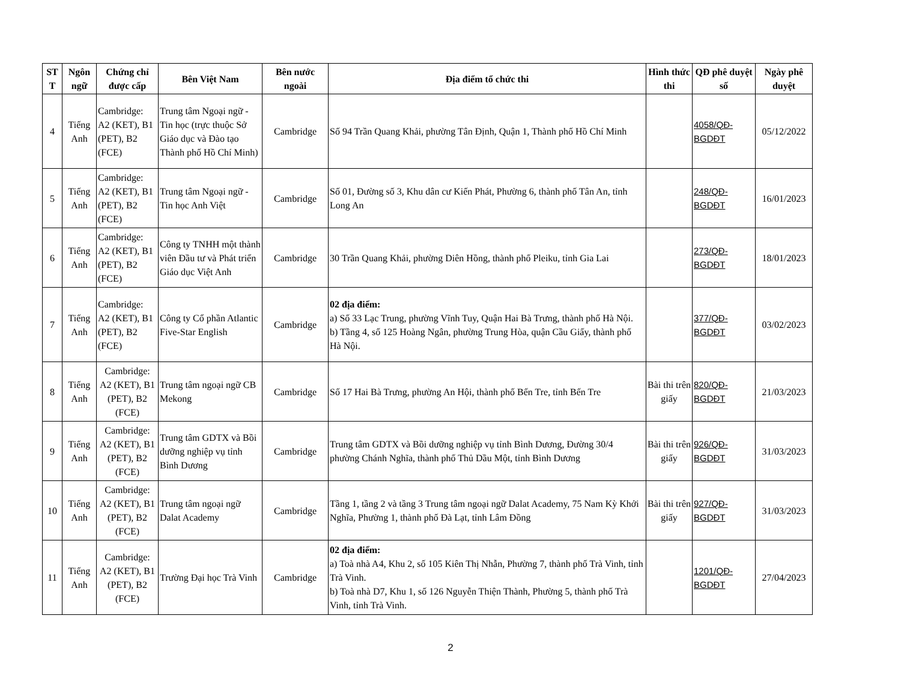| ST T | Ngôn ngữ | Chứng chỉ được cấp | Bên Việt Nam | Bên nước ngoài | Địa điểm tổ chức thi | Hình thức thi | QĐ phê duyệt số | Ngày phê duyệt |
| --- | --- | --- | --- | --- | --- | --- | --- | --- |
| 4 | Tiếng Anh | Cambridge: A2 (KET), B1 (PET), B2 (FCE) | Trung tâm Ngoại ngữ - Tin học (trực thuộc Sở Giáo dục và Đào tạo Thành phố Hồ Chí Minh) | Cambridge | Số 94 Trần Quang Khải, phường Tân Định, Quận 1, Thành phố Hồ Chí Minh | | 4058/QĐ-BGDĐT | 05/12/2022 |
| 5 | Tiếng Anh | Cambridge: A2 (KET), B1 (PET), B2 (FCE) | Trung tâm Ngoại ngữ - Tin học Anh Việt | Cambridge | Số 01, Đường số 3, Khu dân cư Kiến Phát, Phường 6, thành phố Tân An, tỉnh Long An | | 248/QĐ-BGDĐT | 16/01/2023 |
| 6 | Tiếng Anh | Cambridge: A2 (KET), B1 (PET), B2 (FCE) | Công ty TNHH một thành viên Đầu tư và Phát triển Giáo dục Việt Anh | Cambridge | 30 Trần Quang Khải, phường Diên Hồng, thành phố Pleiku, tỉnh Gia Lai | | 273/QĐ-BGDĐT | 18/01/2023 |
| 7 | Tiếng Anh | Cambridge: A2 (KET), B1 (PET), B2 (FCE) | Công ty Cổ phần Atlantic Five-Star English | Cambridge | 02 địa điểm: a) Số 33 Lạc Trung, phường Vĩnh Tuy, Quận Hai Bà Trưng, thành phố Hà Nội. b) Tầng 4, số 125 Hoàng Ngân, phường Trung Hòa, quận Cầu Giấy, thành phố Hà Nội. | | 377/QĐ-BGDĐT | 03/02/2023 |
| 8 | Tiếng Anh | Cambridge: A2 (KET), B1 (PET), B2 (FCE) | Trung tâm ngoại ngữ CB Mekong | Cambridge | Số 17 Hai Bà Trưng, phường An Hội, thành phố Bến Tre, tỉnh Bến Tre | Bài thi trên giấy | 820/QĐ-BGDĐT | 21/03/2023 |
| 9 | Tiếng Anh | Cambridge: A2 (KET), B1 (PET), B2 (FCE) | Trung tâm GDTX và Bồi dưỡng nghiệp vụ tỉnh Bình Dương | Cambridge | Trung tâm GDTX và Bồi dưỡng nghiệp vụ tỉnh Bình Dương, Đường 30/4 phường Chánh Nghĩa, thành phố Thủ Dầu Một, tỉnh Bình Dương | Bài thi trên giấy | 926/QĐ-BGDĐT | 31/03/2023 |
| 10 | Tiếng Anh | Cambridge: A2 (KET), B1 (PET), B2 (FCE) | Trung tâm ngoại ngữ Dalat Academy | Cambridge | Tầng 1, tầng 2 và tầng 3 Trung tâm ngoại ngữ Dalat Academy, 75 Nam Kỳ Khởi Nghĩa, Phường 1, thành phố Đà Lạt, tỉnh Lâm Đồng | Bài thi trên giấy | 927/QĐ-BGDĐT | 31/03/2023 |
| 11 | Tiếng Anh | Cambridge: A2 (KET), B1 (PET), B2 (FCE) | Trường Đại học Trà Vinh | Cambridge | 02 địa điểm: a) Toà nhà A4, Khu 2, số 105 Kiên Thị Nhẫn, Phường 7, thành phố Trà Vinh, tỉnh Trà Vinh. b) Toà nhà D7, Khu 1, số 126 Nguyễn Thiện Thành, Phường 5, thành phố Trà Vinh, tỉnh Trà Vinh. | | 1201/QĐ-BGDĐT | 27/04/2023 |
2